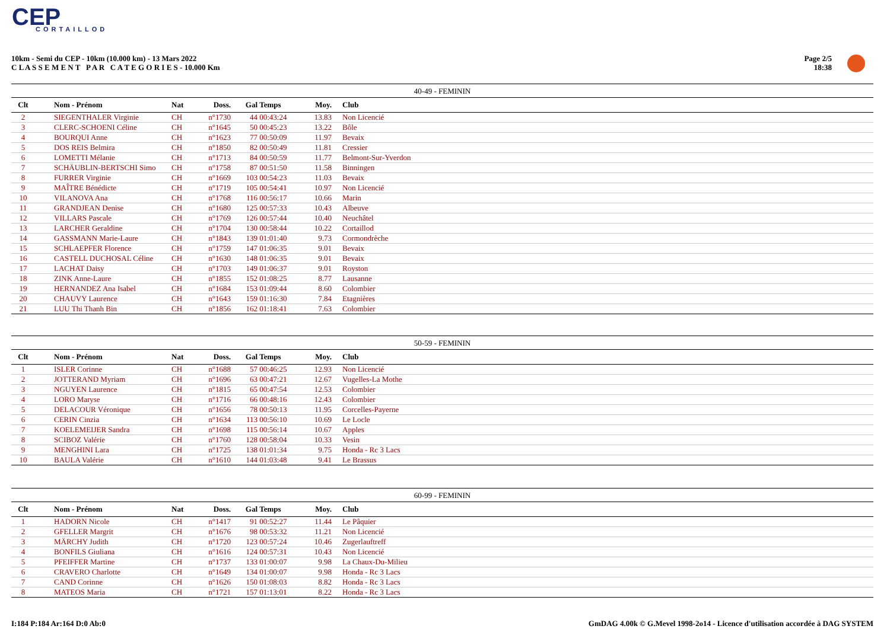CEP
CORTAILLOD
10km - Semi du CEP - 10km (10.000 km) - 13 Mars 2022
C L A S S E M E N T P A R C A T E G O R I E S - 10.000 Km
Page 2/5
18:38
40-49 - FEMININ
| Clt | Nom - Prénom | Nat | Doss. | Gal | Temps | Moy. | Club |
| --- | --- | --- | --- | --- | --- | --- | --- |
| 2 | SIEGENTHALER Virginie | CH | n°1730 | 44 | 00:43:24 | 13.83 | Non Licencié |
| 3 | CLERC-SCHOENI Céline | CH | n°1645 | 50 | 00:45:23 | 13.22 | Bôle |
| 4 | BOURQUI Anne | CH | n°1623 | 77 | 00:50:09 | 11.97 | Bevaix |
| 5 | DOS REIS Belmira | CH | n°1850 | 82 | 00:50:49 | 11.81 | Cressier |
| 6 | LOMETTI Mélanie | CH | n°1713 | 84 | 00:50:59 | 11.77 | Belmont-Sur-Yverdon |
| 7 | SCHÄUBLIN-BERTSCHI Simo | CH | n°1758 | 87 | 00:51:50 | 11.58 | Binningen |
| 8 | FURRER Virginie | CH | n°1669 | 103 | 00:54:23 | 11.03 | Bevaix |
| 9 | MAÎTRE Bénédicte | CH | n°1719 | 105 | 00:54:41 | 10.97 | Non Licencié |
| 10 | VILANOVA Ana | CH | n°1768 | 116 | 00:56:17 | 10.66 | Marin |
| 11 | GRANDJEAN Denise | CH | n°1680 | 125 | 00:57:33 | 10.43 | Albeuve |
| 12 | VILLARS Pascale | CH | n°1769 | 126 | 00:57:44 | 10.40 | Neuchâtel |
| 13 | LARCHER Geraldine | CH | n°1704 | 130 | 00:58:44 | 10.22 | Cortaillod |
| 14 | GASSMANN Marie-Laure | CH | n°1843 | 139 | 01:01:40 | 9.73 | Cormondrèche |
| 15 | SCHLAEPFER Florence | CH | n°1759 | 147 | 01:06:35 | 9.01 | Bevaix |
| 16 | CASTELL DUCHOSAL Céline | CH | n°1630 | 148 | 01:06:35 | 9.01 | Bevaix |
| 17 | LACHAT Daisy | CH | n°1703 | 149 | 01:06:37 | 9.01 | Royston |
| 18 | ZINK Anne-Laure | CH | n°1855 | 152 | 01:08:25 | 8.77 | Lausanne |
| 19 | HERNANDEZ Ana Isabel | CH | n°1684 | 153 | 01:09:44 | 8.60 | Colombier |
| 20 | CHAUVY Laurence | CH | n°1643 | 159 | 01:16:30 | 7.84 | Etagnières |
| 21 | LUU Thi Thanh Bin | CH | n°1856 | 162 | 01:18:41 | 7.63 | Colombier |
50-59 - FEMININ
| Clt | Nom - Prénom | Nat | Doss. | Gal | Temps | Moy. | Club |
| --- | --- | --- | --- | --- | --- | --- | --- |
| 1 | ISLER Corinne | CH | n°1688 | 57 | 00:46:25 | 12.93 | Non Licencié |
| 2 | JOTTERAND Myriam | CH | n°1696 | 63 | 00:47:21 | 12.67 | Vugelles-La Mothe |
| 3 | NGUYEN Laurence | CH | n°1815 | 65 | 00:47:54 | 12.53 | Colombier |
| 4 | LORO Maryse | CH | n°1716 | 66 | 00:48:16 | 12.43 | Colombier |
| 5 | DELACOUR Véronique | CH | n°1656 | 78 | 00:50:13 | 11.95 | Corcelles-Payerne |
| 6 | CERIN Cinzia | CH | n°1634 | 113 | 00:56:10 | 10.69 | Le Locle |
| 7 | KOELEMEIJER Sandra | CH | n°1698 | 115 | 00:56:14 | 10.67 | Apples |
| 8 | SCIBOZ Valérie | CH | n°1760 | 128 | 00:58:04 | 10.33 | Vesin |
| 9 | MENGHINI Lara | CH | n°1725 | 138 | 01:01:34 | 9.75 | Honda - Rc 3 Lacs |
| 10 | BAULA Valérie | CH | n°1610 | 144 | 01:03:48 | 9.41 | Le Brassus |
60-99 - FEMININ
| Clt | Nom - Prénom | Nat | Doss. | Gal | Temps | Moy. | Club |
| --- | --- | --- | --- | --- | --- | --- | --- |
| 1 | HADORN Nicole | CH | n°1417 | 91 | 00:52:27 | 11.44 | Le Pâquier |
| 2 | GFELLER Margrit | CH | n°1676 | 98 | 00:53:32 | 11.21 | Non Licencié |
| 3 | MÄRCHY Judith | CH | n°1720 | 123 | 00:57:24 | 10.46 | Zugerlauftreff |
| 4 | BONFILS Giuliana | CH | n°1616 | 124 | 00:57:31 | 10.43 | Non Licencié |
| 5 | PFEIFFER Martine | CH | n°1737 | 133 | 01:00:07 | 9.98 | La Chaux-Du-Milieu |
| 6 | CRAVERO Charlotte | CH | n°1649 | 134 | 01:00:07 | 9.98 | Honda - Rc 3 Lacs |
| 7 | CAND Corinne | CH | n°1626 | 150 | 01:08:03 | 8.82 | Honda - Rc 3 Lacs |
| 8 | MATEOS Maria | CH | n°1721 | 157 | 01:13:01 | 8.22 | Honda - Rc 3 Lacs |
I:184 P:184 Ar:164 D:0 Ab:0
GmDAG 4.00k © G.Mevel 1998-2o14 - Licence d'utilisation accordée à DAG SYSTEM